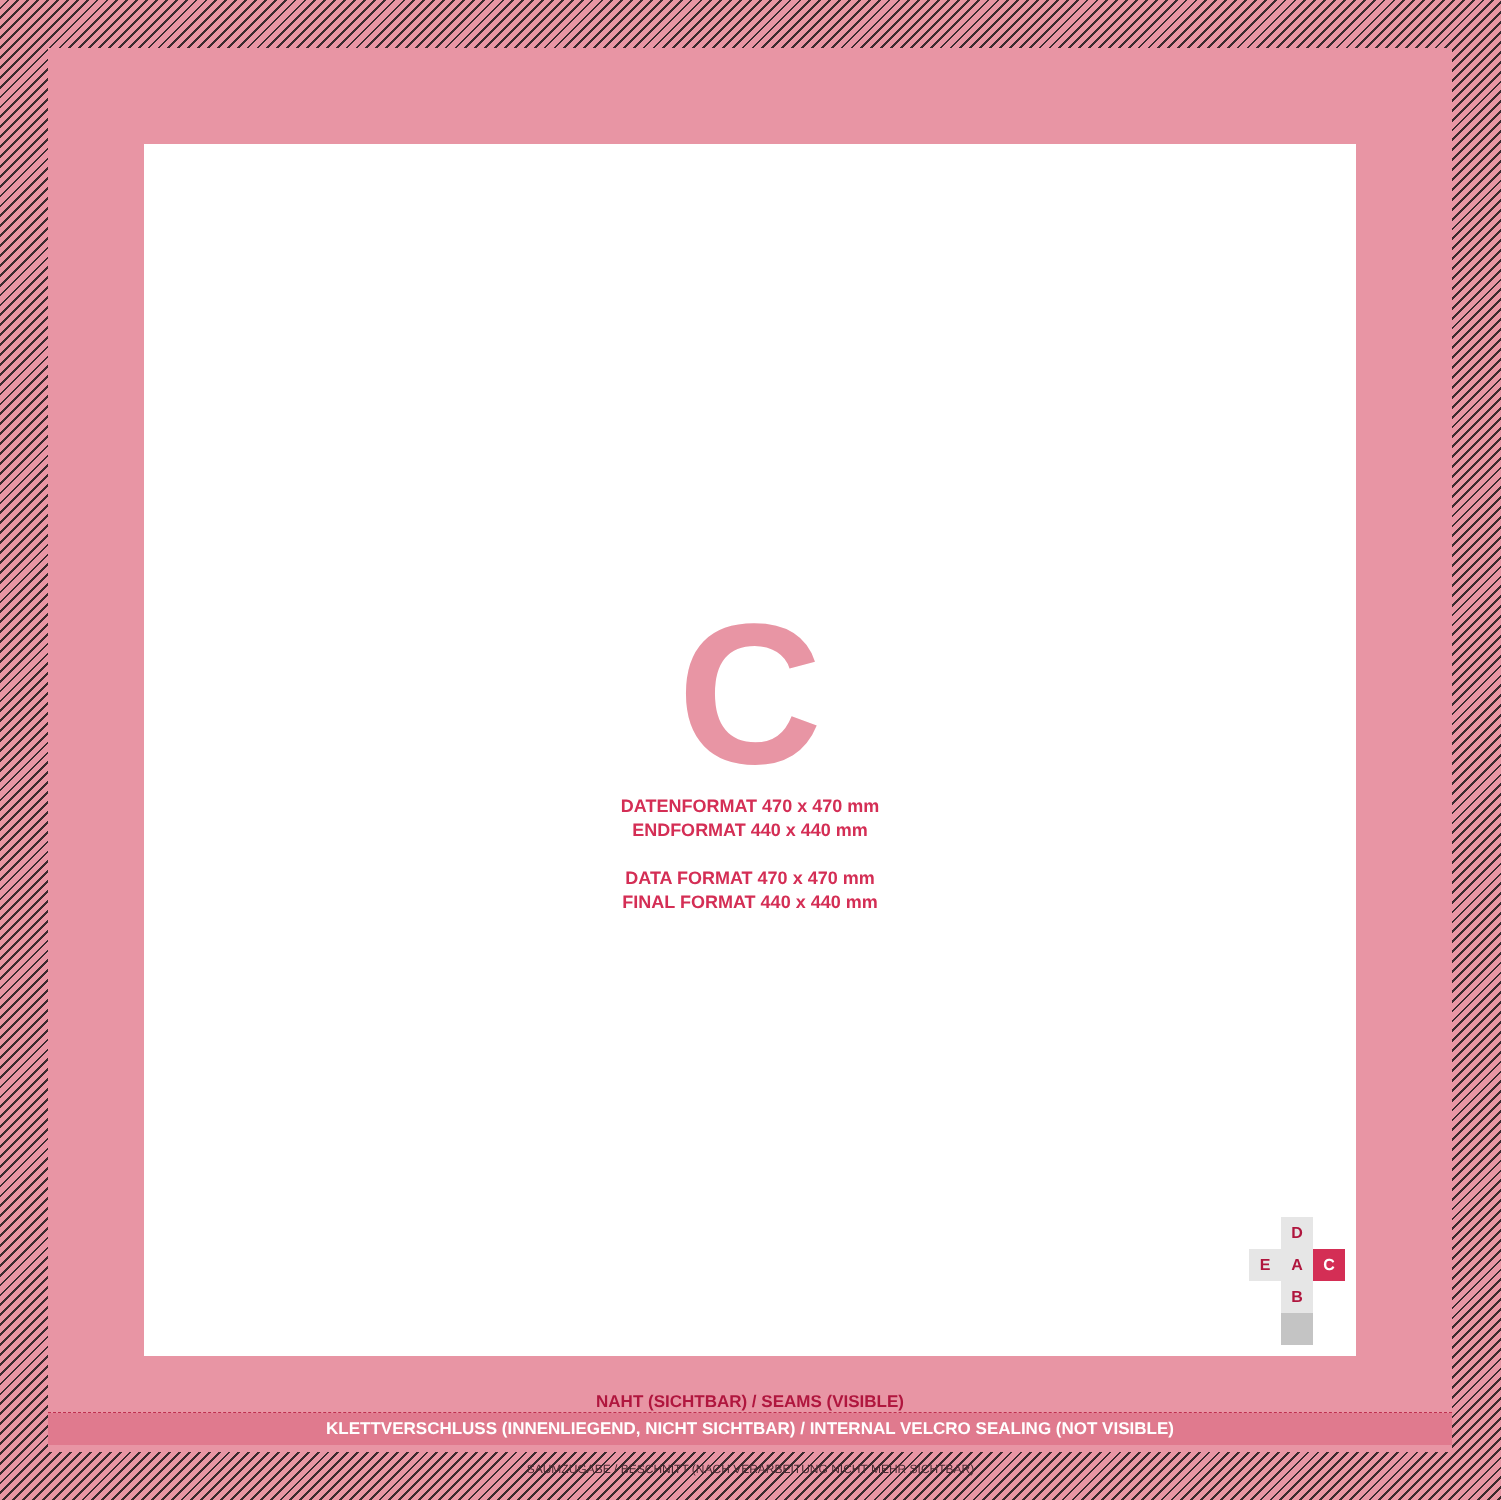C
DATENFORMAT 470 x 470 mm
ENDFORMAT 440 x 440 mm
DATA FORMAT 470 x 470 mm
FINAL FORMAT 440 x 440 mm
D
E
A
C
B
NAHT (SICHTBAR) / SEAMS (VISIBLE)
KLETTVERSCHLUSS (INNENLIEGEND, NICHT SICHTBAR) / INTERNAL VELCRO SEALING (NOT VISIBLE)
SAUMZUGABE / BESCHNITT (NACH VERARBEITUNG NICHT MEHR SICHTBAR)